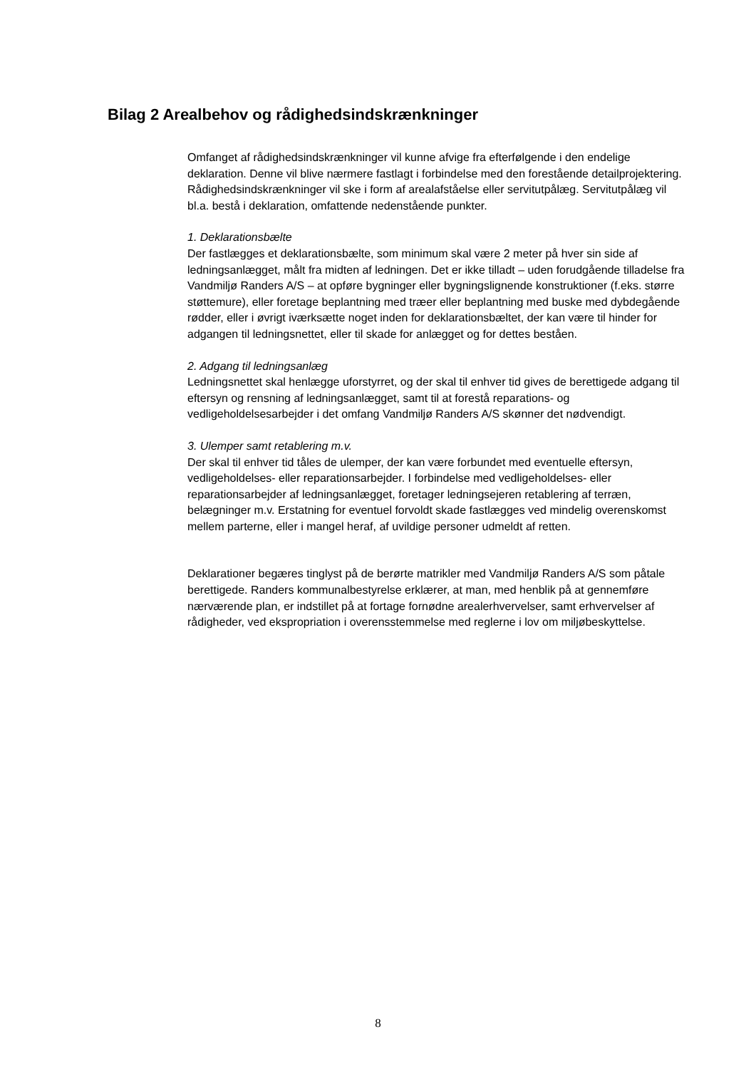Bilag 2 Arealbehov og rådighedsindskrænkninger
Omfanget af rådighedsindskrænkninger vil kunne afvige fra efterfølgende i den endelige deklaration. Denne vil blive nærmere fastlagt i forbindelse med den forestående detailprojektering. Rådighedsindskrænkninger vil ske i form af arealafståelse eller servitutpålæg. Servitutpålæg vil bl.a. bestå i deklaration, omfattende nedenstående punkter.
1. Deklarationsbælte
Der fastlægges et deklarationsbælte, som minimum skal være 2 meter på hver sin side af ledningsanlægget, målt fra midten af ledningen. Det er ikke tilladt – uden forudgående tilladelse fra Vandmiljø Randers A/S – at opføre bygninger eller bygningslignende konstruktioner (f.eks. større støttemure), eller foretage beplantning med træer eller beplantning med buske med dybdegående rødder, eller i øvrigt iværksætte noget inden for deklarationsbæltet, der kan være til hinder for adgangen til ledningsnettet, eller til skade for anlægget og for dettes beståen.
2. Adgang til ledningsanlæg
Ledningsnettet skal henlægge uforstyrret, og der skal til enhver tid gives de berettigede adgang til eftersyn og rensning af ledningsanlægget, samt til at forestå reparations- og vedligeholdelsesarbejder i det omfang Vandmiljø Randers A/S skønner det nødvendigt.
3. Ulemper samt retablering m.v.
Der skal til enhver tid tåles de ulemper, der kan være forbundet med eventuelle eftersyn, vedligeholdelses- eller reparationsarbejder. I forbindelse med vedligeholdelses- eller reparationsarbejder af ledningsanlægget, foretager ledningsejeren retablering af terræn, belægninger m.v. Erstatning for eventuel forvoldt skade fastlægges ved mindelig overenskomst mellem parterne, eller i mangel heraf, af uvildige personer udmeldt af retten.
Deklarationer begæres tinglyst på de berørte matrikler med Vandmiljø Randers A/S som påtale berettigede. Randers kommunalbestyrelse erklærer, at man, med henblik på at gennemføre nærværende plan, er indstillet på at fortage fornødne arealerhvervelser, samt erhvervelser af rådigheder, ved ekspropriation i overensstemmelse med reglerne i lov om miljøbeskyttelse.
8